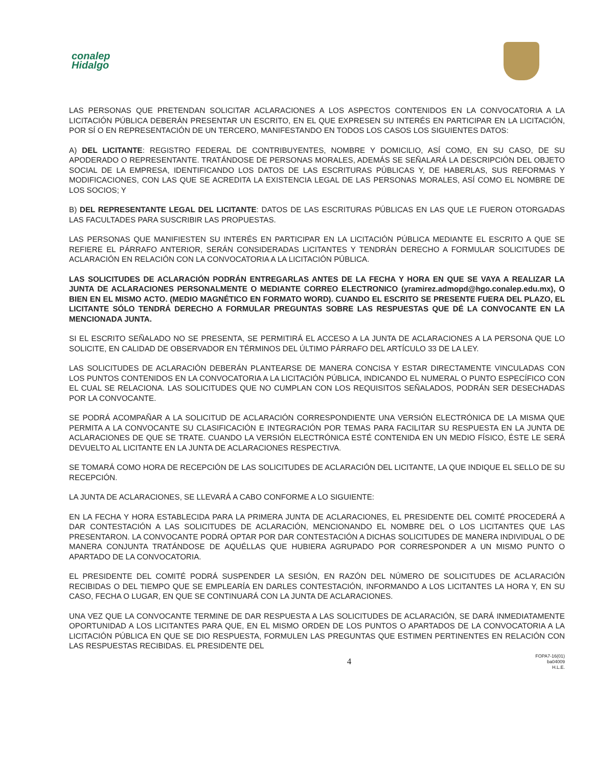conalep
Hidalgo
LAS PERSONAS QUE PRETENDAN SOLICITAR ACLARACIONES A LOS ASPECTOS CONTENIDOS EN LA CONVOCATORIA A LA LICITACIÓN PÚBLICA DEBERÁN PRESENTAR UN ESCRITO, EN EL QUE EXPRESEN SU INTERÉS EN PARTICIPAR EN LA LICITACIÓN, POR SÍ O EN REPRESENTACIÓN DE UN TERCERO, MANIFESTANDO EN TODOS LOS CASOS LOS SIGUIENTES DATOS:
A) DEL LICITANTE: REGISTRO FEDERAL DE CONTRIBUYENTES, NOMBRE Y DOMICILIO, ASÍ COMO, EN SU CASO, DE SU APODERADO O REPRESENTANTE. TRATÁNDOSE DE PERSONAS MORALES, ADEMÁS SE SEÑALARÁ LA DESCRIPCIÓN DEL OBJETO SOCIAL DE LA EMPRESA, IDENTIFICANDO LOS DATOS DE LAS ESCRITURAS PÚBLICAS Y, DE HABERLAS, SUS REFORMAS Y MODIFICACIONES, CON LAS QUE SE ACREDITA LA EXISTENCIA LEGAL DE LAS PERSONAS MORALES, ASÍ COMO EL NOMBRE DE LOS SOCIOS; Y
B) DEL REPRESENTANTE LEGAL DEL LICITANTE: DATOS DE LAS ESCRITURAS PÚBLICAS EN LAS QUE LE FUERON OTORGADAS LAS FACULTADES PARA SUSCRIBIR LAS PROPUESTAS.
LAS PERSONAS QUE MANIFIESTEN SU INTERÉS EN PARTICIPAR EN LA LICITACIÓN PÚBLICA MEDIANTE EL ESCRITO A QUE SE REFIERE EL PÁRRAFO ANTERIOR, SERÁN CONSIDERADAS LICITANTES Y TENDRÁN DERECHO A FORMULAR SOLICITUDES DE ACLARACIÓN EN RELACIÓN CON LA CONVOCATORIA A LA LICITACIÓN PÚBLICA.
LAS SOLICITUDES DE ACLARACIÓN PODRÁN ENTREGARLAS ANTES DE LA FECHA Y HORA EN QUE SE VAYA A REALIZAR LA JUNTA DE ACLARACIONES PERSONALMENTE O MEDIANTE CORREO ELECTRONICO (yramirez.admopd@hgo.conalep.edu.mx), O BIEN EN EL MISMO ACTO. (MEDIO MAGNÉTICO EN FORMATO WORD). CUANDO EL ESCRITO SE PRESENTE FUERA DEL PLAZO, EL LICITANTE SÓLO TENDRÁ DERECHO A FORMULAR PREGUNTAS SOBRE LAS RESPUESTAS QUE DÉ LA CONVOCANTE EN LA MENCIONADA JUNTA.
SI EL ESCRITO SEÑALADO NO SE PRESENTA, SE PERMITIRÁ EL ACCESO A LA JUNTA DE ACLARACIONES A LA PERSONA QUE LO SOLICITE, EN CALIDAD DE OBSERVADOR EN TÉRMINOS DEL ÚLTIMO PÁRRAFO DEL ARTÍCULO 33 DE LA LEY.
LAS SOLICITUDES DE ACLARACIÓN DEBERÁN PLANTEARSE DE MANERA CONCISA Y ESTAR DIRECTAMENTE VINCULADAS CON LOS PUNTOS CONTENIDOS EN LA CONVOCATORIA A LA LICITACIÓN PÚBLICA, INDICANDO EL NUMERAL O PUNTO ESPECÍFICO CON EL CUAL SE RELACIONA. LAS SOLICITUDES QUE NO CUMPLAN CON LOS REQUISITOS SEÑALADOS, PODRÁN SER DESECHADAS POR LA CONVOCANTE.
SE PODRÁ ACOMPAÑAR A LA SOLICITUD DE ACLARACIÓN CORRESPONDIENTE UNA VERSIÓN ELECTRÓNICA DE LA MISMA QUE PERMITA A LA CONVOCANTE SU CLASIFICACIÓN E INTEGRACIÓN POR TEMAS PARA FACILITAR SU RESPUESTA EN LA JUNTA DE ACLARACIONES DE QUE SE TRATE. CUANDO LA VERSIÓN ELECTRÓNICA ESTÉ CONTENIDA EN UN MEDIO FÍSICO, ÉSTE LE SERÁ DEVUELTO AL LICITANTE EN LA JUNTA DE ACLARACIONES RESPECTIVA.
SE TOMARÁ COMO HORA DE RECEPCIÓN DE LAS SOLICITUDES DE ACLARACIÓN DEL LICITANTE, LA QUE INDIQUE EL SELLO DE SU RECEPCIÓN.
LA JUNTA DE ACLARACIONES, SE LLEVARÁ A CABO CONFORME A LO SIGUIENTE:
EN LA FECHA Y HORA ESTABLECIDA PARA LA PRIMERA JUNTA DE ACLARACIONES, EL PRESIDENTE DEL COMITÉ PROCEDERÁ A DAR CONTESTACIÓN A LAS SOLICITUDES DE ACLARACIÓN, MENCIONANDO EL NOMBRE DEL O LOS LICITANTES QUE LAS PRESENTARON. LA CONVOCANTE PODRÁ OPTAR POR DAR CONTESTACIÓN A DICHAS SOLICITUDES DE MANERA INDIVIDUAL O DE MANERA CONJUNTA TRATÁNDOSE DE AQUÉLLAS QUE HUBIERA AGRUPADO POR CORRESPONDER A UN MISMO PUNTO O APARTADO DE LA CONVOCATORIA.
EL PRESIDENTE DEL COMITÉ PODRÁ SUSPENDER LA SESIÓN, EN RAZÓN DEL NÚMERO DE SOLICITUDES DE ACLARACIÓN RECIBIDAS O DEL TIEMPO QUE SE EMPLEARÍA EN DARLES CONTESTACIÓN, INFORMANDO A LOS LICITANTES LA HORA Y, EN SU CASO, FECHA O LUGAR, EN QUE SE CONTINUARÁ CON LA JUNTA DE ACLARACIONES.
UNA VEZ QUE LA CONVOCANTE TERMINE DE DAR RESPUESTA A LAS SOLICITUDES DE ACLARACIÓN, SE DARÁ INMEDIATAMENTE OPORTUNIDAD A LOS LICITANTES PARA QUE, EN EL MISMO ORDEN DE LOS PUNTOS O APARTADOS DE LA CONVOCATORIA A LA LICITACIÓN PÚBLICA EN QUE SE DIO RESPUESTA, FORMULEN LAS PREGUNTAS QUE ESTIMEN PERTINENTES EN RELACIÓN CON LAS RESPUESTAS RECIBIDAS. EL PRESIDENTE DEL
4
FOPA7-16(01)
ba04009
H.L.E.